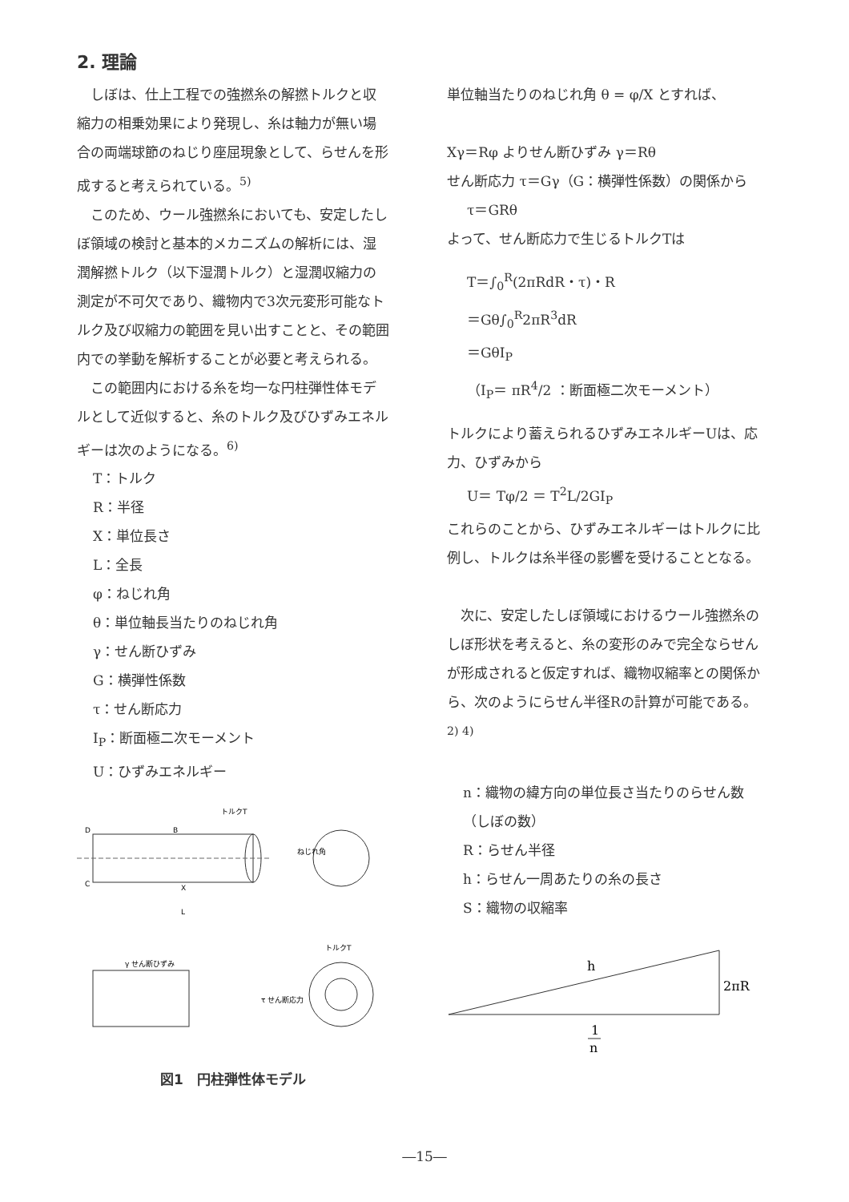2. 理論
しぼは、仕上工程での強撚糸の解撚トルクと収縮力の相乗効果により発現し、糸は軸力が無い場合の両端球節のねじり座屈現象として、らせんを形成すると考えられている。<sup>5)</sup>
このため、ウール強撚糸においても、安定したしぼ領域の検討と基本的メカニズムの解析には、湿潤解撚トルク（以下湿潤トルク）と湿潤収縮力の測定が不可欠であり、織物内で3次元変形可能なトルク及び収縮力の範囲を見い出すことと、その範囲内での挙動を解析することが必要と考えられる。
この範囲内における糸を均一な円柱弾性体モデルとして近似すると、糸のトルク及びひずみエネルギーは次のようになる。<sup>6)</sup>
T：トルク
R：半径
X：単位長さ
L：全長
φ：ねじれ角
θ：単位軸長当たりのねじれ角
γ：せん断ひずみ
G：横弾性係数
τ：せん断応力
I<sub>P</sub>：断面極二次モーメント
U：ひずみエネルギー
トルクT
D
B
C
X
L
ねじれ角
τ せん断応力
γ せん断ひずみ
トルクT
図1　円柱弾性体モデル
単位軸当たりのねじれ角 θ = φ/X とすれば、
Xγ＝Rφ よりせん断ひずみ γ＝Rθ
せん断応力 τ＝Gγ（G：横弾性係数）の関係から
τ＝GRθ
よって、せん断応力で生じるトルクTは
T＝∫<sub>0</sub><sup>R</sup>(2πRdR・τ)・R
＝Gθ∫<sub>0</sub><sup>R</sup>2πR<sup>3</sup>dR
＝GθI<sub>P</sub>
（I<sub>P</sub>＝ πR<sup>4</sup>/2 ：断面極二次モーメント）
トルクにより蓄えられるひずみエネルギーUは、応力、ひずみから
U＝ Tφ/2 ＝ T<sup>2</sup>L/2GI<sub>P</sub>
これらのことから、ひずみエネルギーはトルクに比例し、トルクは糸半径の影響を受けることとなる。
次に、安定したしぼ領域におけるウール強撚糸のしぼ形状を考えると、糸の変形のみで完全ならせんが形成されると仮定すれば、織物収縮率との関係から、次のようにらせん半径Rの計算が可能である。<sup>2) 4)</sup>
n：織物の緯方向の単位長さ当たりのらせん数（しぼの数）
R：らせん半径
h：らせん一周あたりの糸の長さ
S：織物の収縮率
h
2πR
1
n
―15―